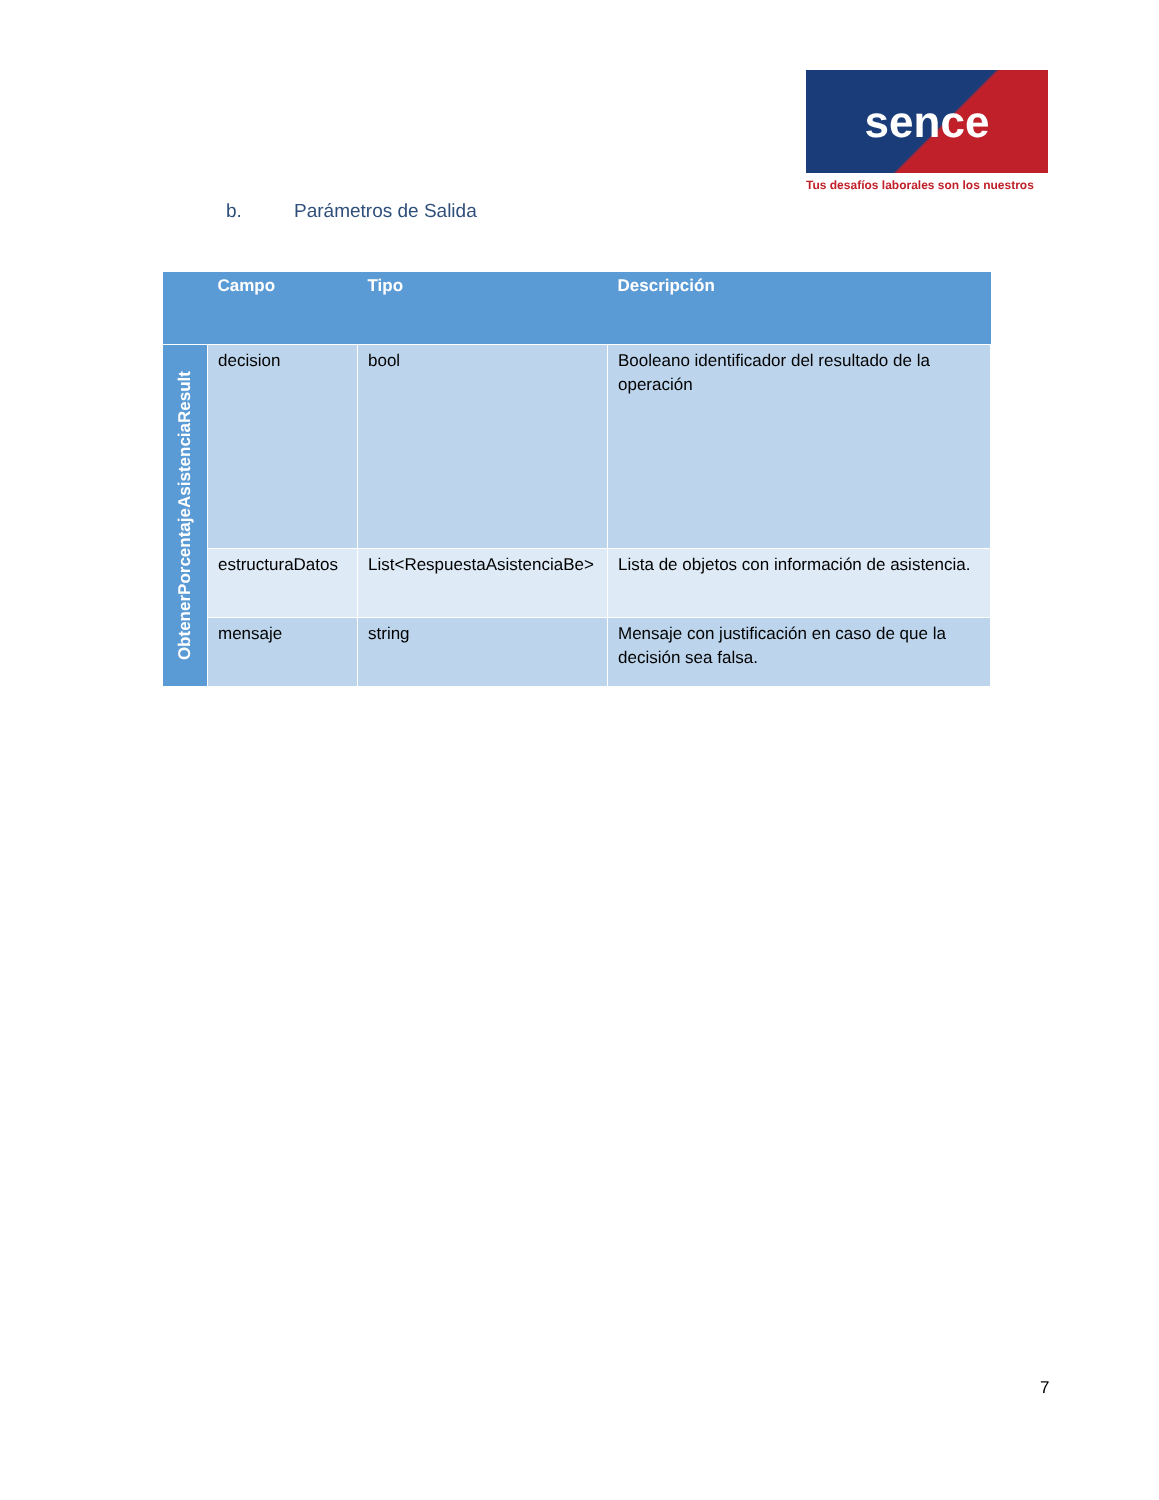sence
Tus desafíos laborales son los nuestros
b. Parámetros de Salida
| | Campo | Tipo | Descripción |
| --- | --- | --- | --- |
| ObtenerPorcentajeAsistenciaResult | decision | bool | Booleano identificador del resultado de la operación |
| | estructuraDatos | List<RespuestaAsistenciaBe> | Lista de objetos con información de asistencia. |
| | mensaje | string | Mensaje con justificación en caso de que la decisión sea falsa. |
7